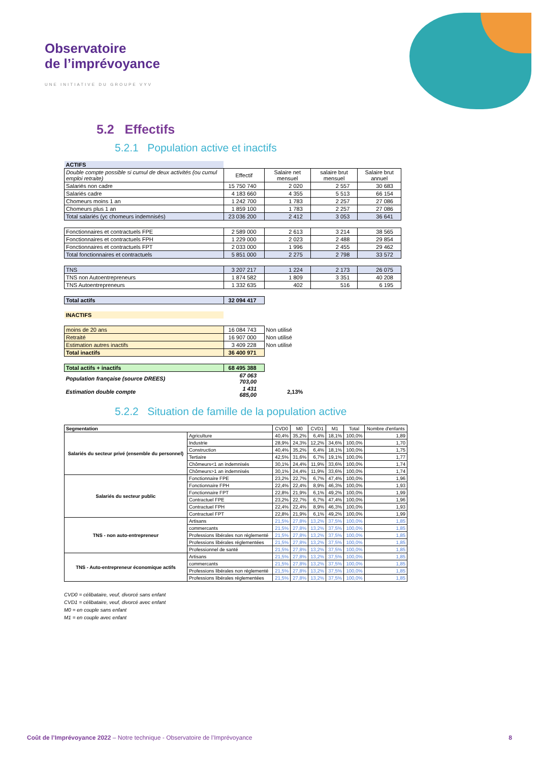Observatoire
de l’imprévoyance
UNE INITIATIVE DU GROUPE VYV
5.2 Effectifs
5.2.1 Population active et inactifs
| ACTIFS | | | | |
| Double compte possible si cumul de deux activités (ou cumul emploi retraite) | Effectif | Salaire net mensuel | salaire brut mensuel | Salaire brut annuel |
| Salariés non cadre | 15 750 740 | 2 020 | 2 557 | 30 683 |
| Salariés cadre | 4 183 660 | 4 355 | 5 513 | 66 154 |
| Chomeurs moins 1 an | 1 242 700 | 1 783 | 2 257 | 27 086 |
| Chomeurs plus 1 an | 1 859 100 | 1 783 | 2 257 | 27 086 |
| Total salariés (yc chomeurs indemnisés) | 23 036 200 | 2 412 | 3 053 | 36 641 |
| Fonctionnaires et contractuels FPE | 2 589 000 | 2 613 | 3 214 | 38 565 |
| Fonctionnaires et contractuels FPH | 1 229 000 | 2 023 | 2 488 | 29 854 |
| Fonctionnaires et contractuels FPT | 2 033 000 | 1 996 | 2 455 | 29 462 |
| Total fonctionnaires et contractuels | 5 851 000 | 2 275 | 2 798 | 33 572 |
| TNS | 3 207 217 | 1 224 | 2 173 | 26 075 |
| TNS non Autoentrepreneurs | 1 874 582 | 1 809 | 3 351 | 40 208 |
| TNS Autoentrepreneurs | 1 332 635 | 402 | 516 | 6 195 |
| Total actifs | 32 094 417 | | | |
| INACTIFS | | | | |
| moins de 20 ans | 16 084 743 | Non utilisé | | |
| Retraité | 16 907 000 | Non utilisé | | |
| Estimation autres inactifs | 3 409 228 | Non utilisé | | |
| Total inactifs | 36 400 971 | | | |
| Total actifs + inactifs | 68 495 388 | | | |
| Population française (source DREES) | 67 063 703,00 | | | |
| Estimation double compte | 1 431 685,00 | 2,13% | | |
5.2.2 Situation de famille de la population active
| Segmentation | | CVD0 | M0 | CVD1 | M1 | Total | Nombre d'enfants |
| --- | --- | --- | --- | --- | --- | --- | --- |
| Salariés du secteur privé (ensemble du personnel) | Agriculture | 40,4% | 35,2% | 6,4% | 18,1% | 100,0% | 1,89 |
| | Industrie | 28,9% | 24,3% | 12,2% | 34,6% | 100,0% | 1,70 |
| | Construction | 40,4% | 35,2% | 6,4% | 18,1% | 100,0% | 1,75 |
| | Tertiaire | 42,5% | 31,6% | 6,7% | 19,1% | 100,0% | 1,77 |
| | Chômeurs<1 an indemnisés | 30,1% | 24,4% | 11,9% | 33,6% | 100,0% | 1,74 |
| | Chômeurs>1 an indemnisés | 30,1% | 24,4% | 11,9% | 33,6% | 100,0% | 1,74 |
| Salariés du secteur public | Fonctionnaire FPE | 23,2% | 22,7% | 6,7% | 47,4% | 100,0% | 1,96 |
| | Fonctionnaire FPH | 22,4% | 22,4% | 8,9% | 46,3% | 100,0% | 1,93 |
| | Fonctionnaire FPT | 22,8% | 21,9% | 6,1% | 49,2% | 100,0% | 1,99 |
| | Contractuel FPE | 23,2% | 22,7% | 6,7% | 47,4% | 100,0% | 1,96 |
| | Contractuel FPH | 22,4% | 22,4% | 8,9% | 46,3% | 100,0% | 1,93 |
| | Contractuel FPT | 22,8% | 21,9% | 6,1% | 49,2% | 100,0% | 1,99 |
| TNS - non auto-entrepreneur | Artisans | 21,5% | 27,8% | 13,2% | 37,5% | 100,0% | 1,85 |
| | commercants | 21,5% | 27,8% | 13,2% | 37,5% | 100,0% | 1,85 |
| | Professions libérales non réglementé | 21,5% | 27,8% | 13,2% | 37,5% | 100,0% | 1,85 |
| | Professions libérales réglementées | 21,5% | 27,8% | 13,2% | 37,5% | 100,0% | 1,85 |
| | Professionnel de santé | 21,5% | 27,8% | 13,2% | 37,5% | 100,0% | 1,85 |
| TNS - Auto-entrepreneur économique actifs | Artisans | 21,5% | 27,8% | 13,2% | 37,5% | 100,0% | 1,85 |
| | commercants | 21,5% | 27,8% | 13,2% | 37,5% | 100,0% | 1,85 |
| | Professions libérales non réglementé | 21,5% | 27,8% | 13,2% | 37,5% | 100,0% | 1,85 |
| | Professions libérales réglementées | 21,5% | 27,8% | 13,2% | 37,5% | 100,0% | 1,85 |
CVD0 = célibataire, veuf, divorcé sans enfant
CVD1 = célibataire, veuf, divorcé avec enfant
M0 = en couple sans enfant
M1 = en couple avec enfant
Coût de l’Imprévoyance 2022 – Notre technique - Observatoire de l’Imprévoyance 8